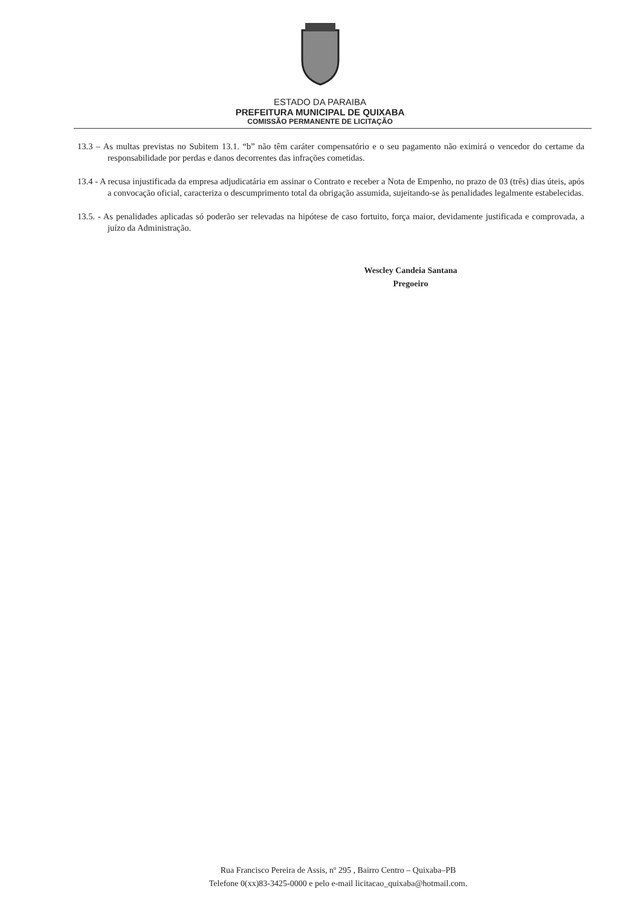ESTADO DA PARAIBA
PREFEITURA MUNICIPAL DE QUIXABA
COMISSÃO PERMANENTE DE LICITAÇÃO
13.3 – As multas previstas no Subitem 13.1. “b” não têm caráter compensatório e o seu pagamento não eximirá o vencedor do certame da responsabilidade por perdas e danos decorrentes das infrações cometidas.
13.4 - A recusa injustificada da empresa adjudicatária em assinar o Contrato e receber a Nota de Empenho, no prazo de 03 (três) dias úteis, após a convocação oficial, caracteriza o descumprimento total da obrigação assumida, sujeitando-se às penalidades legalmente estabelecidas.
13.5. - As penalidades aplicadas só poderão ser relevadas na hipótese de caso fortuito, força maior, devidamente justificada e comprovada, a juízo da Administração.
Wescley Candeia Santana
Pregoeiro
Rua Francisco Pereira de Assis, nº 295 , Bairro Centro – Quixaba–PB
Telefone 0(xx)83-3425-0000 e pelo e-mail licitacao_quixaba@hotmail.com.